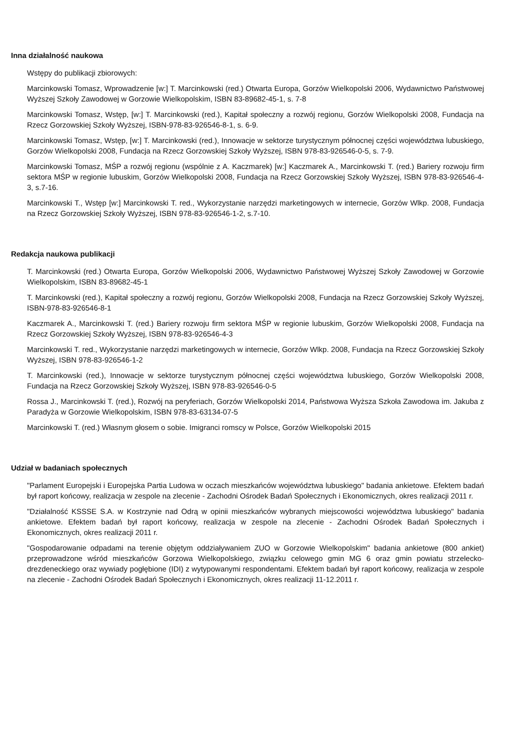Inna działalność naukowa
Wstępy do publikacji zbiorowych:
Marcinkowski Tomasz, Wprowadzenie [w:] T. Marcinkowski (red.) Otwarta Europa, Gorzów Wielkopolski 2006, Wydawnictwo Państwowej Wyższej Szkoły Zawodowej w Gorzowie Wielkopolskim, ISBN 83-89682-45-1, s. 7-8
Marcinkowski Tomasz, Wstęp, [w:] T. Marcinkowski (red.), Kapitał społeczny a rozwój regionu, Gorzów Wielkopolski 2008, Fundacja na Rzecz Gorzowskiej Szkoły Wyższej, ISBN-978-83-926546-8-1, s. 6-9.
Marcinkowski Tomasz, Wstęp, [w:] T. Marcinkowski (red.), Innowacje w sektorze turystycznym północnej części województwa lubuskiego, Gorzów Wielkopolski 2008, Fundacja na Rzecz Gorzowskiej Szkoły Wyższej, ISBN 978-83-926546-0-5, s. 7-9.
Marcinkowski Tomasz, MŚP a rozwój regionu (wspólnie z A. Kaczmarek) [w:] Kaczmarek A., Marcinkowski T. (red.) Bariery rozwoju firm sektora MŚP w regionie lubuskim, Gorzów Wielkopolski 2008, Fundacja na Rzecz Gorzowskiej Szkoły Wyższej, ISBN 978-83-926546-4-3, s.7-16.
Marcinkowski T., Wstęp [w:] Marcinkowski T. red., Wykorzystanie narzędzi marketingowych w internecie, Gorzów Wlkp. 2008, Fundacja na Rzecz Gorzowskiej Szkoły Wyższej, ISBN 978-83-926546-1-2, s.7-10.
Redakcja naukowa publikacji
T. Marcinkowski (red.) Otwarta Europa, Gorzów Wielkopolski 2006, Wydawnictwo Państwowej Wyższej Szkoły Zawodowej w Gorzowie Wielkopolskim, ISBN 83-89682-45-1
T. Marcinkowski (red.), Kapitał społeczny a rozwój regionu, Gorzów Wielkopolski 2008, Fundacja na Rzecz Gorzowskiej Szkoły Wyższej, ISBN-978-83-926546-8-1
Kaczmarek A., Marcinkowski T. (red.) Bariery rozwoju firm sektora MŚP w regionie lubuskim, Gorzów Wielkopolski 2008, Fundacja na Rzecz Gorzowskiej Szkoły Wyższej, ISBN 978-83-926546-4-3
Marcinkowski T. red., Wykorzystanie narzędzi marketingowych w internecie, Gorzów Wlkp. 2008, Fundacja na Rzecz Gorzowskiej Szkoły Wyższej, ISBN 978-83-926546-1-2
T. Marcinkowski (red.), Innowacje w sektorze turystycznym północnej części województwa lubuskiego, Gorzów Wielkopolski 2008, Fundacja na Rzecz Gorzowskiej Szkoły Wyższej, ISBN 978-83-926546-0-5
Rossa J., Marcinkowski T. (red.), Rozwój na peryferiach, Gorzów Wielkopolski 2014, Państwowa Wyższa Szkoła Zawodowa im. Jakuba z Paradyża w Gorzowie Wielkopolskim, ISBN 978-83-63134-07-5
Marcinkowski T. (red.) Własnym głosem o sobie. Imigranci romscy w Polsce, Gorzów Wielkopolski 2015
Udział w badaniach społecznych
"Parlament Europejski i Europejska Partia Ludowa w oczach mieszkańców województwa lubuskiego" badania ankietowe. Efektem badań był raport końcowy, realizacja w zespole na zlecenie - Zachodni Ośrodek Badań Społecznych i Ekonomicznych, okres realizacji 2011 r.
"Działalność KSSSE S.A. w Kostrzynie nad Odrą w opinii mieszkańców wybranych miejscowości województwa lubuskiego" badania ankietowe. Efektem badań był raport końcowy, realizacja w zespole na zlecenie - Zachodni Ośrodek Badań Społecznych i Ekonomicznych, okres realizacji 2011 r.
"Gospodarowanie odpadami na terenie objętym oddziaływaniem ZUO w Gorzowie Wielkopolskim" badania ankietowe (800 ankiet) przeprowadzone wśród mieszkańców Gorzowa Wielkopolskiego, związku celowego gmin MG 6 oraz gmin powiatu strzelecko-drezdeneckiego oraz wywiady pogłębione (IDI) z wytypowanymi respondentami. Efektem badań był raport końcowy, realizacja w zespole na zlecenie - Zachodni Ośrodek Badań Społecznych i Ekonomicznych, okres realizacji 11-12.2011 r.